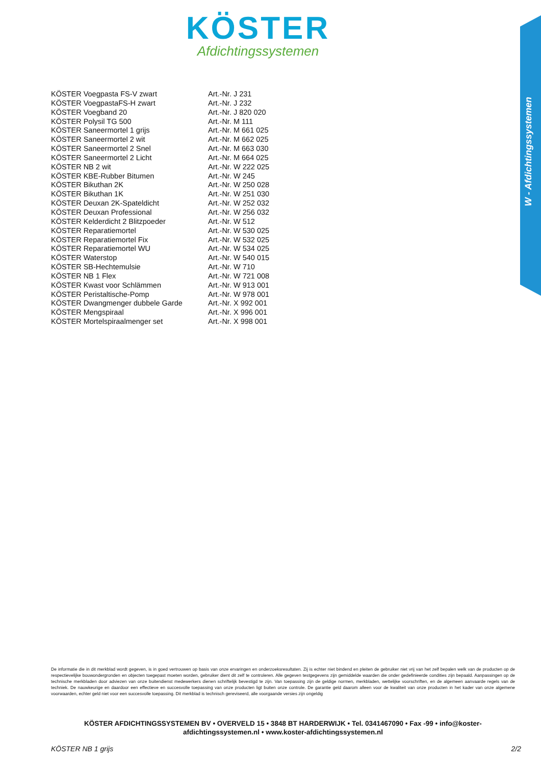KÖSTER
Afdichtingssystemen
W - Afdichtingssystemen
| KÖSTER Voegpasta FS-V zwart | Art.-Nr. J 231 |
| KÖSTER VoegpastaFS-H zwart | Art.-Nr. J 232 |
| KÖSTER Voegband 20 | Art.-Nr. J 820 020 |
| KÖSTER Polysil TG 500 | Art.-Nr. M 111 |
| KÖSTER Saneermortel 1 grijs | Art.-Nr. M 661 025 |
| KÖSTER Saneermortel 2 wit | Art.-Nr. M 662 025 |
| KÖSTER Saneermortel 2 Snel | Art.-Nr. M 663 030 |
| KÖSTER Saneermortel 2 Licht | Art.-Nr. M 664 025 |
| KÖSTER NB 2 wit | Art.-Nr. W 222 025 |
| KÖSTER KBE-Rubber Bitumen | Art.-Nr. W 245 |
| KÖSTER Bikuthan 2K | Art.-Nr. W 250 028 |
| KÖSTER Bikuthan 1K | Art.-Nr. W 251 030 |
| KÖSTER Deuxan 2K-Spateldicht | Art.-Nr. W 252 032 |
| KÖSTER Deuxan Professional | Art.-Nr. W 256 032 |
| KÖSTER Kelderdicht 2 Blitzpoeder | Art.-Nr. W 512 |
| KÖSTER Reparatiemortel | Art.-Nr. W 530 025 |
| KÖSTER Reparatiemortel Fix | Art.-Nr. W 532 025 |
| KÖSTER Reparatiemortel WU | Art.-Nr. W 534 025 |
| KÖSTER Waterstop | Art.-Nr. W 540 015 |
| KÖSTER SB-Hechtemulsie | Art.-Nr. W 710 |
| KÖSTER NB 1 Flex | Art.-Nr. W 721 008 |
| KÖSTER Kwast voor Schlämmen | Art.-Nr. W 913 001 |
| KÖSTER Peristaltische-Pomp | Art.-Nr. W 978 001 |
| KÖSTER Dwangmenger dubbele Garde | Art.-Nr. X 992 001 |
| KÖSTER Mengspiraal | Art.-Nr. X 996 001 |
| KÖSTER Mortelspiraalmenger set | Art.-Nr. X 998 001 |
De informatie die in dit merkblad wordt gegeven, is in goed vertrouwen op basis van onze ervaringen en onderzoeksresultaten. Zij is echter niet bindend en pleiten de gebruiker niet vrij van het zelf bepalen welk van de producten op de respectievelijke bouwondergronden en objecten toegepast moeten worden, gebruiker dient dit zelf te controleren. Alle gegeven testgegevens zijn gemiddelde waarden die onder gedefinieerde condities zijn bepaald. Aanpassingen op de technische merkbladen door adviezen van onze buitendienst medewerkers dienen schriftelijk bevestigd te zijn. Van toepassing zijn de geldige normen, merkbladen, wettelijke voorschriften, en de algemeen aanvaarde regels van de techniek. De nauwkeurige en daardoor een effectieve en succesvolle toepassing van onze producten ligt buiten onze controle. De garantie geld daarom alleen voor de kwaliteit van onze producten in het kader van onze algemene voorwaarden, echter geld niet voor een succesvolle toepassing. Dit merkblad is technisch gereviseerd, alle voorgaande versies zijn ongeldig
KÖSTER AFDICHTINGSSYSTEMEN BV • OVERVELD 15 • 3848 BT HARDERWIJK • Tel. 0341467090 • Fax -99 • info@koster-afdichtingssystemen.nl • www.koster-afdichtingssystemen.nl
KÖSTER NB 1 grijs 2/2